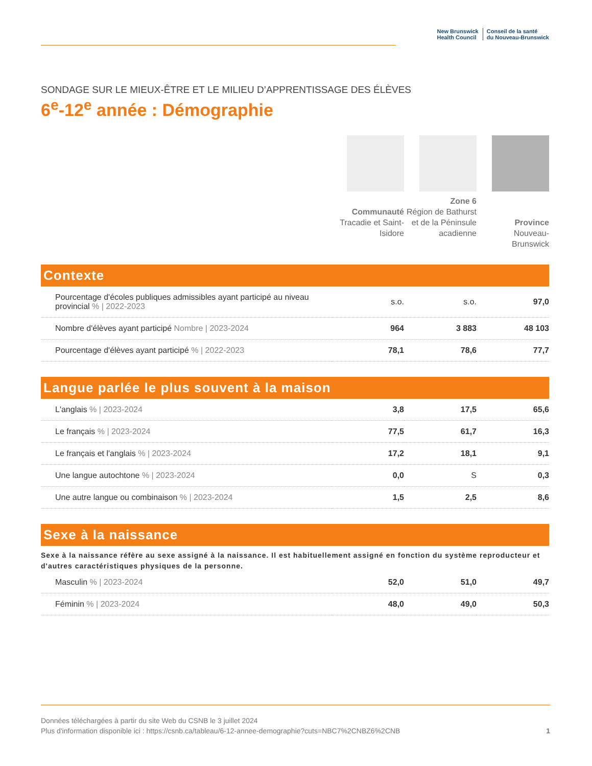New Brunswick
Health Council
Conseil de la santé
du Nouveau-Brunswick
SONDAGE SUR LE MIEUX-ÊTRE ET LE MILIEU D’APPRENTISSAGE DES ÉLÈVES
6<sup>e</sup>-12<sup>e</sup> année : Démographie
Communauté
Tracadie et Saint-Isidore
Zone 6
Région de Bathurst et de la Péninsule acadienne
Province
Nouveau-Brunswick
Contexte
| Pourcentage d'écoles publiques admissibles ayant participé au niveau provincial % / 2022-2023 | s.o. | s.o. | 97,0 |
| Nombre d'élèves ayant participé Nombre / 2023-2024 | 964 | 3 883 | 48 103 |
| Pourcentage d'élèves ayant participé % / 2022-2023 | 78,1 | 78,6 | 77,7 |
Langue parlée le plus souvent à la maison
| L'anglais % / 2023-2024 | 3,8 | 17,5 | 65,6 |
| Le français % / 2023-2024 | 77,5 | 61,7 | 16,3 |
| Le français et l'anglais % / 2023-2024 | 17,2 | 18,1 | 9,1 |
| Une langue autochtone % / 2023-2024 | 0,0 | S | 0,3 |
| Une autre langue ou combinaison % / 2023-2024 | 1,5 | 2,5 | 8,6 |
Sexe à la naissance
Sexe à la naissance réfère au sexe assigné à la naissance. Il est habituellement assigné en fonction du système reproducteur et d'autres caractéristiques physiques de la personne.
| Masculin % / 2023-2024 | 52,0 | 51,0 | 49,7 |
| Féminin % / 2023-2024 | 48,0 | 49,0 | 50,3 |
Données téléchargées à partir du site Web du CSNB le 3 juillet 2024
Plus d'information disponible ici : https://csnb.ca/tableau/6-12-annee-demographie?cuts=NBC7%2CNBZ6%2CNB 1